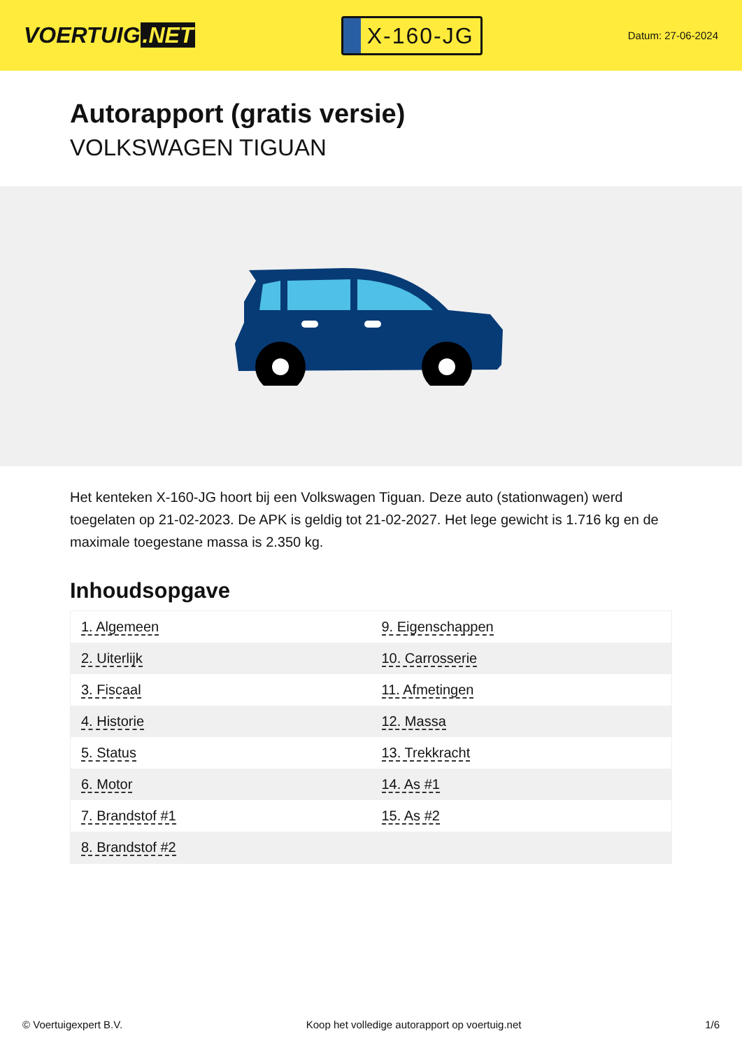VOERTUIG.NET
X-160-JG
Datum: 27-06-2024
Autorapport (gratis versie)
VOLKSWAGEN TIGUAN
Het kenteken X-160-JG hoort bij een Volkswagen Tiguan. Deze auto (stationwagen) werd toegelaten op 21-02-2023. De APK is geldig tot 21-02-2027. Het lege gewicht is 1.716 kg en de maximale toegestane massa is 2.350 kg.
Inhoudsopgave
| 1. Algemeen | 9. Eigenschappen |
| 2. Uiterlijk | 10. Carrosserie |
| 3. Fiscaal | 11. Afmetingen |
| 4. Historie | 12. Massa |
| 5. Status | 13. Trekkracht |
| 6. Motor | 14. As #1 |
| 7. Brandstof #1 | 15. As #2 |
| 8. Brandstof #2 | |
© Voertuigexpert B.V. Koop het volledige autorapport op voertuig.net 1/6